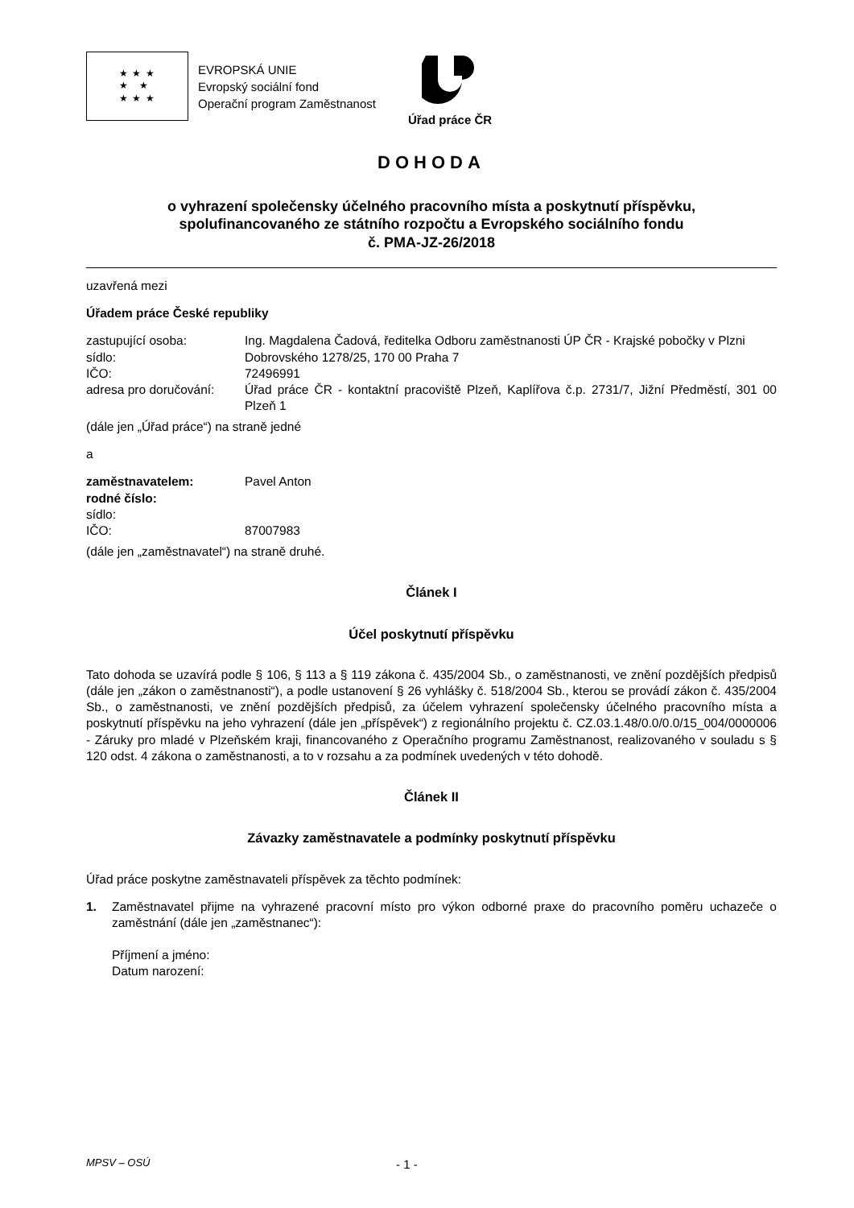★ ★ ★
★ ★
★ ★ ★
EVROPSKÁ UNIE
Evropský sociální fond
Operační program Zaměstnanost
Úřad práce ČR
DOHODA
o vyhrazení společensky účelného pracovního místa a poskytnutí příspěvku,
spolufinancovaného ze státního rozpočtu a Evropského sociálního fondu
č. PMA-JZ-26/2018
uzavřená mezi
Úřadem práce České republiky
zastupující osoba: Ing. Magdalena Čadová, ředitelka Odboru zaměstnanosti ÚP ČR - Krajské pobočky v Plzni
sídlo: Dobrovského 1278/25, 170 00 Praha 7
IČO: 72496991
adresa pro doručování:
Úřad práce ČR - kontaktní pracoviště Plzeň, Kaplířova č.p. 2731/7, Jižní Předměstí, 301 00 Plzeň 1
(dále jen „Úřad práce“) na straně jedné
a
zaměstnavatelem: Pavel Anton
rodné číslo:
sídlo:
IČO: 87007983
(dále jen „zaměstnavatel“) na straně druhé.
Článek I
Účel poskytnutí příspěvku
Tato dohoda se uzavírá podle § 106, § 113 a § 119 zákona č. 435/2004 Sb., o zaměstnanosti, ve znění pozdějších předpisů (dále jen „zákon o zaměstnanosti“), a podle ustanovení § 26 vyhlášky č. 518/2004 Sb., kterou se provádí zákon č. 435/2004 Sb., o zaměstnanosti, ve znění pozdějších předpisů, za účelem vyhrazení společensky účelného pracovního místa a poskytnutí příspěvku na jeho vyhrazení (dále jen „příspěvek“) z regionálního projektu č. CZ.03.1.48/0.0/0.0/15_004/0000006 - Záruky pro mladé v Plzeňském kraji, financovaného z Operačního programu Zaměstnanost, realizovaného v souladu s § 120 odst. 4 zákona o zaměstnanosti, a to v rozsahu a za podmínek uvedených v této dohodě.
Článek II
Závazky zaměstnavatele a podmínky poskytnutí příspěvku
Úřad práce poskytne zaměstnavateli příspěvek za těchto podmínek:
1. Zaměstnavatel přijme na vyhrazené pracovní místo pro výkon odborné praxe do pracovního poměru uchazeče o zaměstnání (dále jen „zaměstnanec“):
Příjmení a jméno:
Datum narození:
MPSV – OSÚ
- 1 -